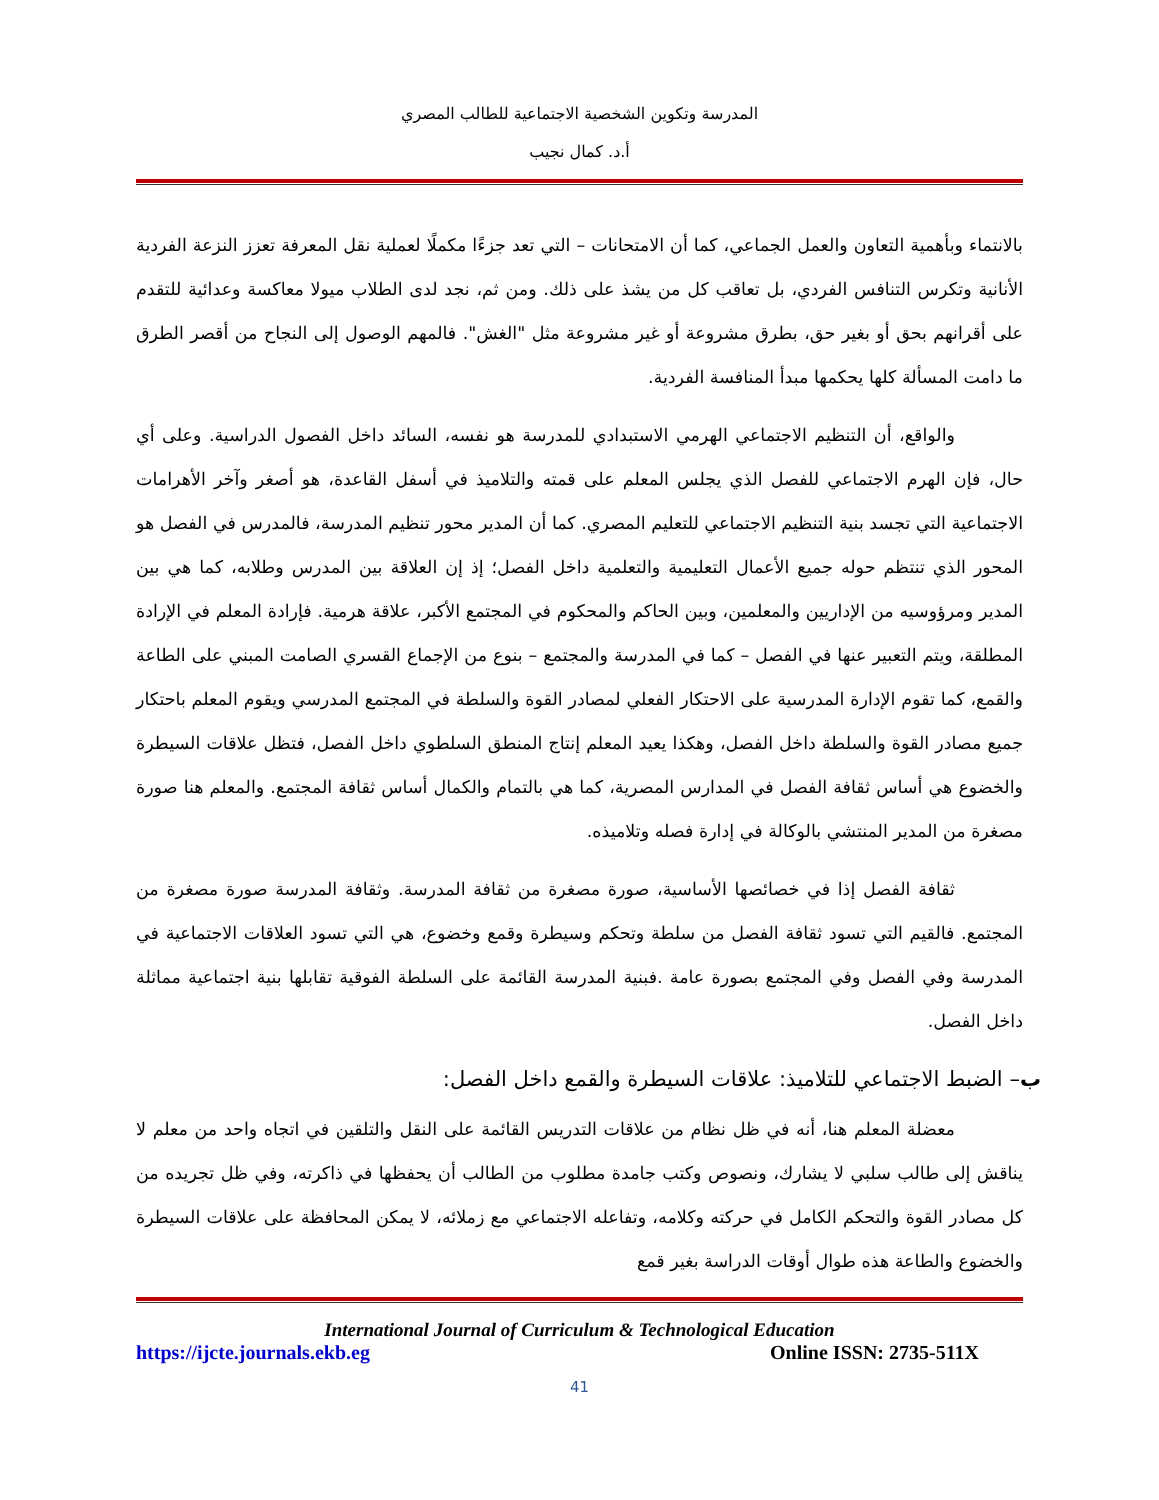المدرسة وتكوين الشخصية الاجتماعية للطالب المصري
أ.د. كمال نجيب
بالانتماء وبأهمية التعاون والعمل الجماعي، كما أن الامتحانات – التي تعد جزءًا مكملًا لعملية نقل المعرفة تعزز النزعة الفردية الأنانية وتكرس التنافس الفردي، بل تعاقب كل من يشذ على ذلك. ومن ثم، نجد لدى الطلاب ميولا معاكسة وعدائية للتقدم على أقرانهم بحق أو بغير حق، بطرق مشروعة أو غير مشروعة مثل "الغش". فالمهم الوصول إلى النجاح من أقصر الطرق ما دامت المسألة كلها يحكمها مبدأ المنافسة الفردية.
والواقع، أن التنظيم الاجتماعي الهرمي الاستبدادي للمدرسة هو نفسه، السائد داخل الفصول الدراسية. وعلى أي حال، فإن الهرم الاجتماعي للفصل الذي يجلس المعلم على قمته والتلاميذ في أسفل القاعدة، هو أصغر وآخر الأهرامات الاجتماعية التي تجسد بنية التنظيم الاجتماعي للتعليم المصري. كما أن المدير محور تنظيم المدرسة، فالمدرس في الفصل هو المحور الذي تنتظم حوله جميع الأعمال التعليمية والتعلمية داخل الفصل؛ إذ إن العلاقة بين المدرس وطلابه، كما هي بين المدير ومرؤوسيه من الإداريين والمعلمين، وبين الحاكم والمحكوم في المجتمع الأكبر، علاقة هرمية. فإرادة المعلم في الإرادة المطلقة، ويتم التعبير عنها في الفصل – كما في المدرسة والمجتمع – بنوع من الإجماع القسري الصامت المبني على الطاعة والقمع، كما تقوم الإدارة المدرسية على الاحتكار الفعلي لمصادر القوة والسلطة في المجتمع المدرسي ويقوم المعلم باحتكار جميع مصادر القوة والسلطة داخل الفصل، وهكذا يعيد المعلم إنتاج المنطق السلطوي داخل الفصل، فتظل علاقات السيطرة والخضوع هي أساس ثقافة الفصل في المدارس المصرية، كما هي بالتمام والكمال أساس ثقافة المجتمع. والمعلم هنا صورة مصغرة من المدير المنتشي بالوكالة في إدارة فصله وتلاميذه.
ثقافة الفصل إذا في خصائصها الأساسية، صورة مصغرة من ثقافة المدرسة. وثقافة المدرسة صورة مصغرة من المجتمع. فالقيم التي تسود ثقافة الفصل من سلطة وتحكم وسيطرة وقمع وخضوع، هي التي تسود العلاقات الاجتماعية في المدرسة وفي الفصل وفي المجتمع بصورة عامة .فبنية المدرسة القائمة على السلطة الفوقية تقابلها بنية اجتماعية مماثلة داخل الفصل.
ب– الضبط الاجتماعي للتلاميذ: علاقات السيطرة والقمع داخل الفصل:
معضلة المعلم هنا، أنه في ظل نظام من علاقات التدريس القائمة على النقل والتلقين في اتجاه واحد من معلم لا يناقش إلى طالب سلبي لا يشارك، ونصوص وكتب جامدة مطلوب من الطالب أن يحفظها في ذاكرته، وفي ظل تجريده من كل مصادر القوة والتحكم الكامل في حركته وكلامه، وتفاعله الاجتماعي مع زملائه، لا يمكن المحافظة على علاقات السيطرة والخضوع والطاعة هذه طوال أوقات الدراسة بغير قمع
International Journal of Curriculum & Technological Education
https://ijcte.journals.ekb.eg Online ISSN: 2735-511X
41